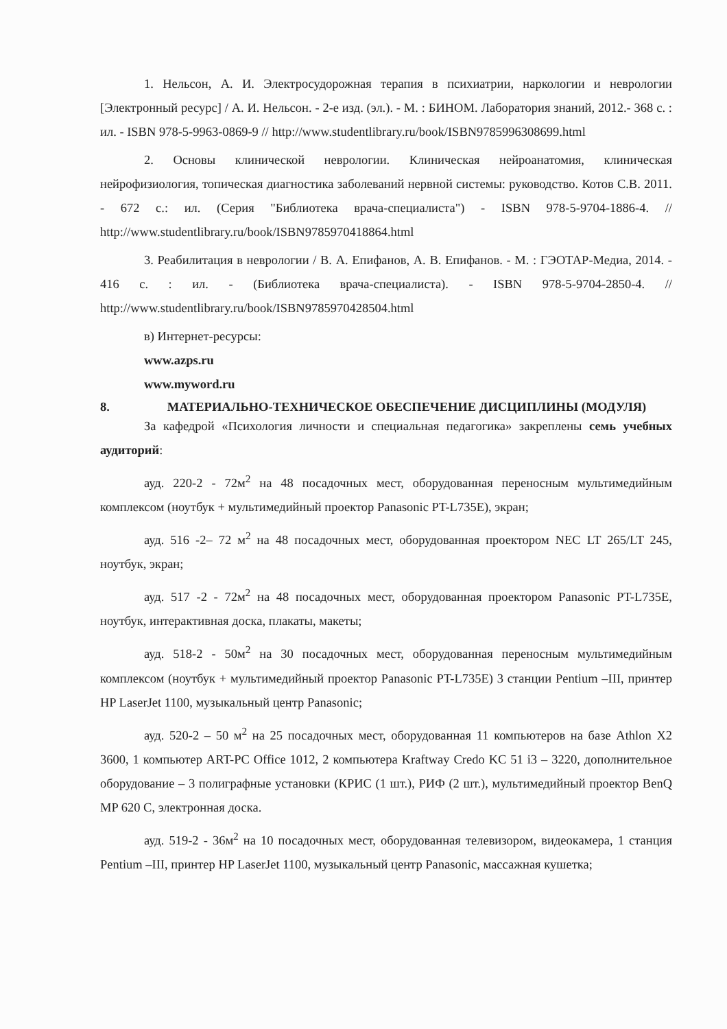1. Нельсон, А. И. Электросудорожная терапия в психиатрии, наркологии и неврологии [Электронный ресурс] / А. И. Нельсон. - 2-е изд. (эл.). - М. : БИНОМ. Лаборатория знаний, 2012.- 368 с. : ил. - ISBN 978-5-9963-0869-9 // http://www.studentlibrary.ru/book/ISBN9785996308699.html
2. Основы клинической неврологии. Клиническая нейроанатомия, клиническая нейрофизиология, топическая диагностика заболеваний нервной системы: руководство. Котов С.В. 2011. - 672 с.: ил. (Серия "Библиотека врача-специалиста") - ISBN 978-5-9704-1886-4. // http://www.studentlibrary.ru/book/ISBN9785970418864.html
3. Реабилитация в неврологии / В. А. Епифанов, А. В. Епифанов. - М. : ГЭОТАР-Медиа, 2014. - 416 с. : ил. - (Библиотека врача-специалиста). - ISBN 978-5-9704-2850-4. // http://www.studentlibrary.ru/book/ISBN9785970428504.html
в) Интернет-ресурсы:
www.azps.ru
www.myword.ru
8. МАТЕРИАЛЬНО-ТЕХНИЧЕСКОЕ ОБЕСПЕЧЕНИЕ ДИСЦИПЛИНЫ (МОДУЛЯ)
За кафедрой «Психология личности и специальная педагогика» закреплены семь учебных аудиторий:
ауд. 220-2 - 72м<sup>2</sup> на 48 посадочных мест, оборудованная переносным мультимедийным комплексом (ноутбук + мультимедийный проектор Panasonic PT-L735E), экран;
ауд. 516 -2– 72 м<sup>2</sup> на 48 посадочных мест, оборудованная проектором NEC LT 265/LT 245, ноутбук, экран;
ауд. 517 -2 - 72м<sup>2</sup> на 48 посадочных мест, оборудованная проектором Panasonic PT-L735E, ноутбук, интерактивная доска, плакаты, макеты;
ауд. 518-2 - 50м<sup>2</sup> на 30 посадочных мест, оборудованная переносным мультимедийным комплексом (ноутбук + мультимедийный проектор Panasonic PT-L735E) 3 станции Pentium –III, принтер HP LaserJet 1100, музыкальный центр Panasonic;
ауд. 520-2 – 50 м<sup>2</sup> на 25 посадочных мест, оборудованная 11 компьютеров на базе Athlon X2 3600, 1 компьютер ART-PC Office 1012, 2 компьютера Kraftway Credo KC 51 i3 – 3220, дополнительное оборудование – 3 полиграфные установки (КРИС (1 шт.), РИФ (2 шт.), мультимедийный проектор BenQ MP 620 C, электронная доска.
ауд. 519-2 - 36м<sup>2</sup> на 10 посадочных мест, оборудованная телевизором, видеокамера, 1 станция Pentium –III, принтер HP LaserJet 1100, музыкальный центр Panasonic, массажная кушетка;